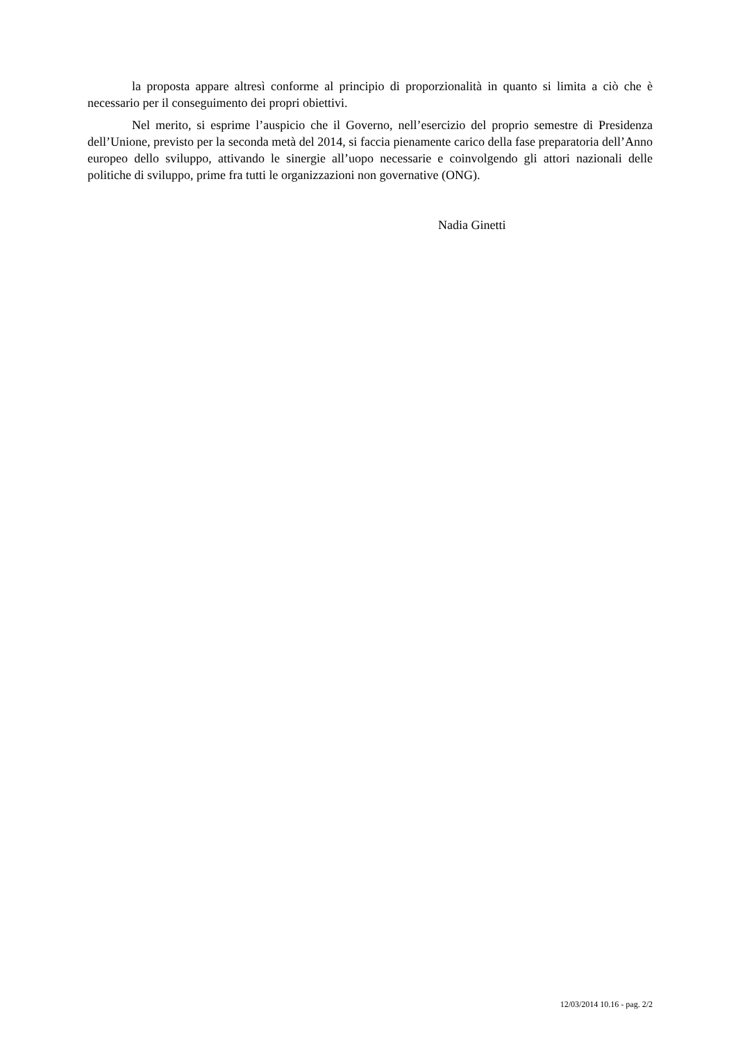la proposta appare altresì conforme al principio di proporzionalità in quanto si limita a ciò che è necessario per il conseguimento dei propri obiettivi.
Nel merito, si esprime l’auspicio che il Governo, nell’esercizio del proprio semestre di Presidenza dell’Unione, previsto per la seconda metà del 2014, si faccia pienamente carico della fase preparatoria dell’Anno europeo dello sviluppo, attivando le sinergie all’uopo necessarie e coinvolgendo gli attori nazionali delle politiche di sviluppo, prime fra tutti le organizzazioni non governative (ONG).
Nadia Ginetti
12/03/2014 10.16 - pag. 2/2